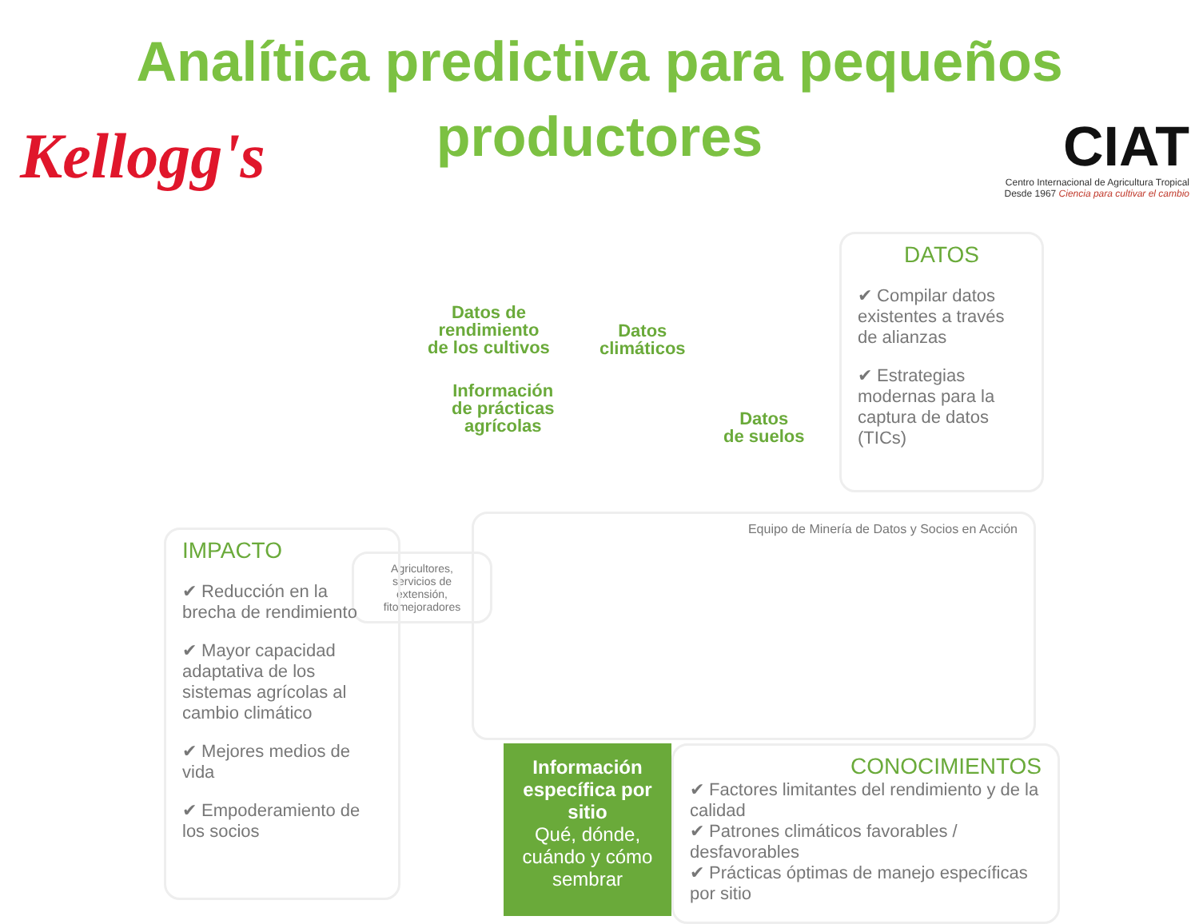Analítica predictiva para pequeños productores
Kellogg's
CIAT
Centro Internacional de Agricultura Tropical
Desde 1967 Ciencia para cultivar el cambio
Datos de
rendimiento
de los cultivos
Datos
climáticos
Información
de prácticas
agrícolas
Datos
de suelos
DATOS
✔ Compilar datos existentes a través de alianzas
✔ Estrategias modernas para la captura de datos (TICs)
Equipo de Minería de Datos y Socios en Acción
Agricultores, servicios de extensión, fitomejoradores
IMPACTO
✔ Reducción en la brecha de rendimiento
✔ Mayor capacidad adaptativa de los sistemas agrícolas al cambio climático
✔ Mejores medios de vida
✔ Empoderamiento de los socios
Información específica por sitio
Qué, dónde, cuándo y cómo sembrar
CONOCIMIENTOS
✔ Factores limitantes del rendimiento y de la calidad
✔ Patrones climáticos favorables / desfavorables
✔ Prácticas óptimas de manejo específicas por sitio